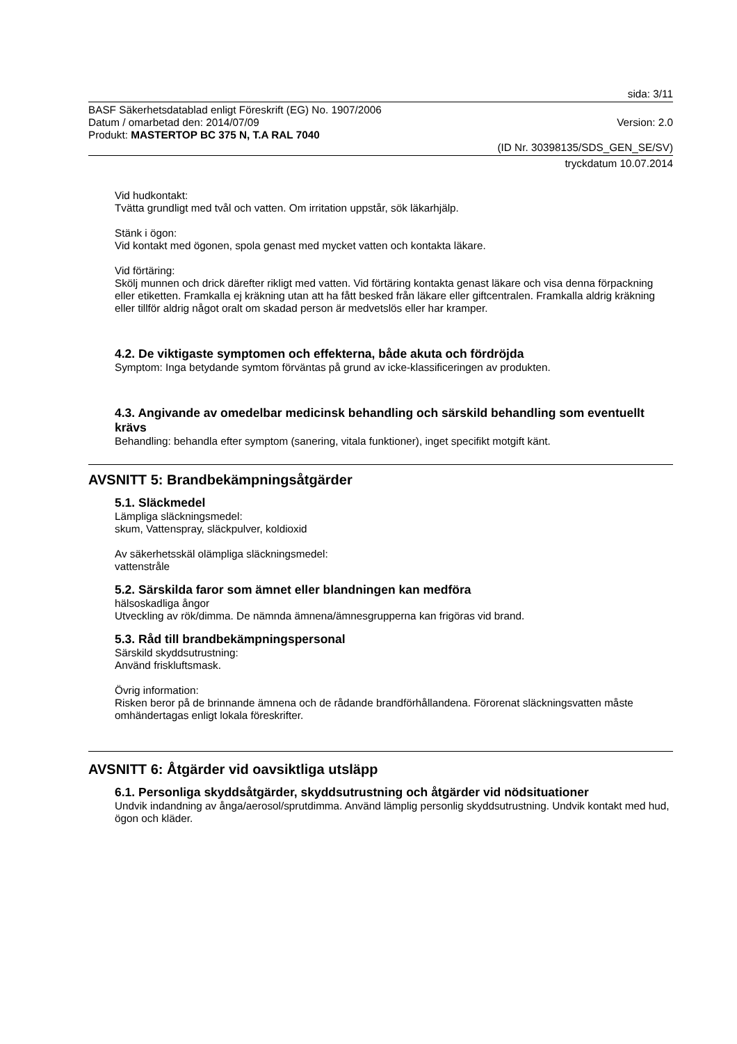sida: 3/11
BASF Säkerhetsdatablad enligt Föreskrift (EG) No. 1907/2006
Datum / omarbetad den: 2014/07/09 Version: 2.0
Produkt: MASTERTOP BC 375 N, T.A RAL 7040
(ID Nr. 30398135/SDS_GEN_SE/SV)
tryckdatum 10.07.2014
Vid hudkontakt:
Tvätta grundligt med tvål och vatten. Om irritation uppstår, sök läkarhjälp.
Stänk i ögon:
Vid kontakt med ögonen, spola genast med mycket vatten och kontakta läkare.
Vid förtäring:
Skölj munnen och drick därefter rikligt med vatten. Vid förtäring kontakta genast läkare och visa denna förpackning eller etiketten. Framkalla ej kräkning utan att ha fått besked från läkare eller giftcentralen. Framkalla aldrig kräkning eller tillför aldrig något oralt om skadad person är medvetslös eller har kramper.
4.2. De viktigaste symptomen och effekterna, både akuta och fördröjda
Symptom: Inga betydande symtom förväntas på grund av icke-klassificeringen av produkten.
4.3. Angivande av omedelbar medicinsk behandling och särskild behandling som eventuellt krävs
Behandling: behandla efter symptom (sanering, vitala funktioner), inget specifikt motgift känt.
AVSNITT 5: Brandbekämpningsåtgärder
5.1. Släckmedel
Lämpliga släckningsmedel:
skum, Vattenspray, släckpulver, koldioxid
Av säkerhetsskäl olämpliga släckningsmedel:
vattenstråle
5.2. Särskilda faror som ämnet eller blandningen kan medföra
hälsoskadliga ångor
Utveckling av rök/dimma. De nämnda ämnena/ämnesgrupperna kan frigöras vid brand.
5.3. Råd till brandbekämpningspersonal
Särskild skyddsutrustning:
Använd friskluftsmask.
Övrig information:
Risken beror på de brinnande ämnena och de rådande brandförhållandena. Förorenat släckningsvatten måste omhändertagas enligt lokala föreskrifter.
AVSNITT 6: Åtgärder vid oavsiktliga utsläpp
6.1. Personliga skyddsåtgärder, skyddsutrustning och åtgärder vid nödsituationer
Undvik indandning av ånga/aerosol/sprutdimma. Använd lämplig personlig skyddsutrustning. Undvik kontakt med hud, ögon och kläder.